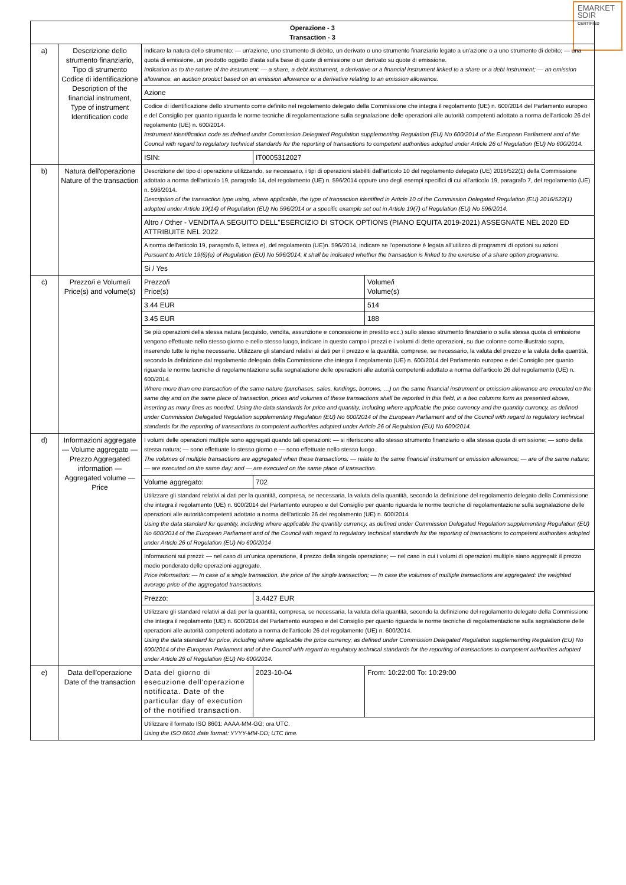EMARKET
SDIR
CERTIFIED
| Operazione - 3 Transaction - 3 | | | | |
| a) | Descrizione dello strumento finanziario, Tipo di strumento Codice di identificazione Description of the financial instrument, Type of instrument Identification code | Indicare la natura dello strumento: — un'azione, uno strumento di debito, un derivato o uno strumento finanziario legato a un'azione o a uno strumento di debito; — una quota di emissione, un prodotto oggetto d'asta sulla base di quote di emissione o un derivato su quote di emissione. Indication as to the nature of the instrument: — a share, a debt instrument, a derivative or a financial instrument linked to a share or a debt instrument; — an emission allowance, an auction product based on an emission allowance or a derivative relating to an emission allowance. | | |
| | | Azione | | |
| | | Codice di identificazione dello strumento come definito nel regolamento delegato della Commissione che integra il regolamento (UE) n. 600/2014 del Parlamento europeo e del Consiglio per quanto riguarda le norme tecniche di regolamentazione sulla segnalazione delle operazioni alle autorità competenti adottato a norma dell'articolo 26 del regolamento (UE) n. 600/2014. Instrument identification code as defined under Commission Delegated Regulation supplementing Regulation (EU) No 600/2014 of the European Parliament and of the Council with regard to regulatory technical standards for the reporting of transactions to competent authorities adopted under Article 26 of Regulation (EU) No 600/2014. | | |
| | | ISIN: | IT0005312027 | |
| b) | Natura dell'operazione Nature of the transaction | Descrizione del tipo di operazione utilizzando, se necessario, i tipi di operazioni stabiliti dall'articolo 10 del regolamento delegato (UE) 2016/522(1) della Commissione adottato a norma dell'articolo 19, paragrafo 14, del regolamento (UE) n. 596/2014 oppure uno degli esempi specifici di cui all'articolo 19, paragrafo 7, del regolamento (UE) n. 596/2014. Description of the transaction type using, where applicable, the type of transaction identified in Article 10 of the Commission Delegated Regulation (EU) 2016/522(1) adopted under Article 19(14) of Regulation (EU) No 596/2014 or a specific example set out in Article 19(7) of Regulation (EU) No 596/2014. | | |
| | | Altro / Other - VENDITA A SEGUITO DELL''ESERCIZIO DI STOCK OPTIONS (PIANO EQUITA 2019-2021) ASSEGNATE NEL 2020 ED ATTRIBUITE NEL 2022 | | |
| | | A norma dell'articolo 19, paragrafo 6, lettera e), del regolamento (UE)n. 596/2014, indicare se l'operazione è legata all'utilizzo di programmi di opzioni su azioni Pursuant to Article 19(6)(e) of Regulation (EU) No 596/2014, it shall be indicated whether the transaction is linked to the exercise of a share option programme. | | |
| | | Si / Yes | | |
| c) | Prezzo/i e Volume/i Price(s) and volume(s) | Prezzo/i Price(s) | | Volume/i Volume(s) |
| | | 3.44 EUR | | 514 |
| | | 3.45 EUR | | 188 |
| | | Se più operazioni della stessa natura (acquisto, vendita, assunzione e concessione in prestito ecc.) sullo stesso strumento finanziario o sulla stessa quota di emissione vengono effettuate nello stesso giorno e nello stesso luogo, indicare in questo campo i prezzi e i volumi di dette operazioni, su due colonne come illustrato sopra, inserendo tutte le righe necessarie. Utilizzare gli standard relativi ai dati per il prezzo e la quantità, comprese, se necessario, la valuta del prezzo e la valuta della quantità, secondo la definizione dal regolamento delegato della Commissione che integra il regolamento (UE) n. 600/2014 del Parlamento europeo e del Consiglio per quanto riguarda le norme tecniche di regolamentazione sulla segnalazione delle operazioni alle autorità competenti adottato a norma dell'articolo 26 del regolamento (UE) n. 600/2014. Where more than one transaction of the same nature (purchases, sales, lendings, borrows, …) on the same financial instrument or emission allowance are executed on the same day and on the same place of transaction, prices and volumes of these transactions shall be reported in this field, in a two columns form as presented above, inserting as many lines as needed. Using the data standards for price and quantity, including where applicable the price currency and the quantity currency, as defined under Commission Delegated Regulation supplementing Regulation (EU) No 600/2014 of the European Parliament and of the Council with regard to regulatory technical standards for the reporting of transactions to competent authorities adopted under Article 26 of Regulation (EU) No 600/2014. | | |
| d) | Informazioni aggregate — Volume aggregato — Prezzo Aggregated information — Aggregated volume — Price | I volumi delle operazioni multiple sono aggregati quando tali operazioni: — si riferiscono allo stesso strumento finanziario o alla stessa quota di emissione; — sono della stessa natura; — sono effettuate lo stesso giorno e — sono effettuate nello stesso luogo. The volumes of multiple transactions are aggregated when these transactions: — relate to the same financial instrument or emission allowance; — are of the same nature; — are executed on the same day; and — are executed on the same place of transaction. | | |
| | | Volume aggregato: | 702 | |
| | | Utilizzare gli standard relativi ai dati per la quantità, compresa, se necessaria, la valuta della quantità, secondo la definizione del regolamento delegato della Commissione che integra il regolamento (UE) n. 600/2014 del Parlamento europeo e del Consiglio per quanto riguarda le norme tecniche di regolamentazione sulla segnalazione delle operazioni alle autoritàcompetenti adottato a norma dell'articolo 26 del regolamento (UE) n. 600/2014 Using the data standard for quantity, including where applicable the quantity currency, as defined under Commission Delegated Regulation supplementing Regulation (EU) No 600/2014 of the European Parliament and of the Council with regard to regulatory technical standards for the reporting of transactions to competent authorities adopted under Article 26 of Regulation (EU) No 600/2014 | | |
| | | Informazioni sui prezzi: — nel caso di un'unica operazione, il prezzo della singola operazione; — nel caso in cui i volumi di operazioni multiple siano aggregati: il prezzo medio ponderato delle operazioni aggregate. Price information: — In case of a single transaction, the price of the single transaction; — In case the volumes of multiple transactions are aggregated: the weighted average price of the aggregated transactions. | | |
| | | Prezzo: | 3.4427 EUR | |
| | | Utilizzare gli standard relativi ai dati per la quantità, compresa, se necessaria, la valuta della quantità, secondo la definizione del regolamento delegato della Commissione che integra il regolamento (UE) n. 600/2014 del Parlamento europeo e del Consiglio per quanto riguarda le norme tecniche di regolamentazione sulla segnalazione delle operazioni alle autorità competenti adottato a norma dell'articolo 26 del regolamento (UE) n. 600/2014. Using the data standard for price, including where applicable the price currency, as defined under Commission Delegated Regulation supplementing Regulation (EU) No 600/2014 of the European Parliament and of the Council with regard to regulatory technical standards for the reporting of transactions to competent authorities adopted under Article 26 of Regulation (EU) No 600/2014. | | |
| e) | Data dell'operazione Date of the transaction | Data del giorno di esecuzione dell'operazione notificata. Date of the particular day of execution of the notified transaction. | 2023-10-04 | From: 10:22:00 To: 10:29:00 |
| | | Utilizzare il formato ISO 8601: AAAA-MM-GG; ora UTC. Using the ISO 8601 date format: YYYY-MM-DD; UTC time. | | |